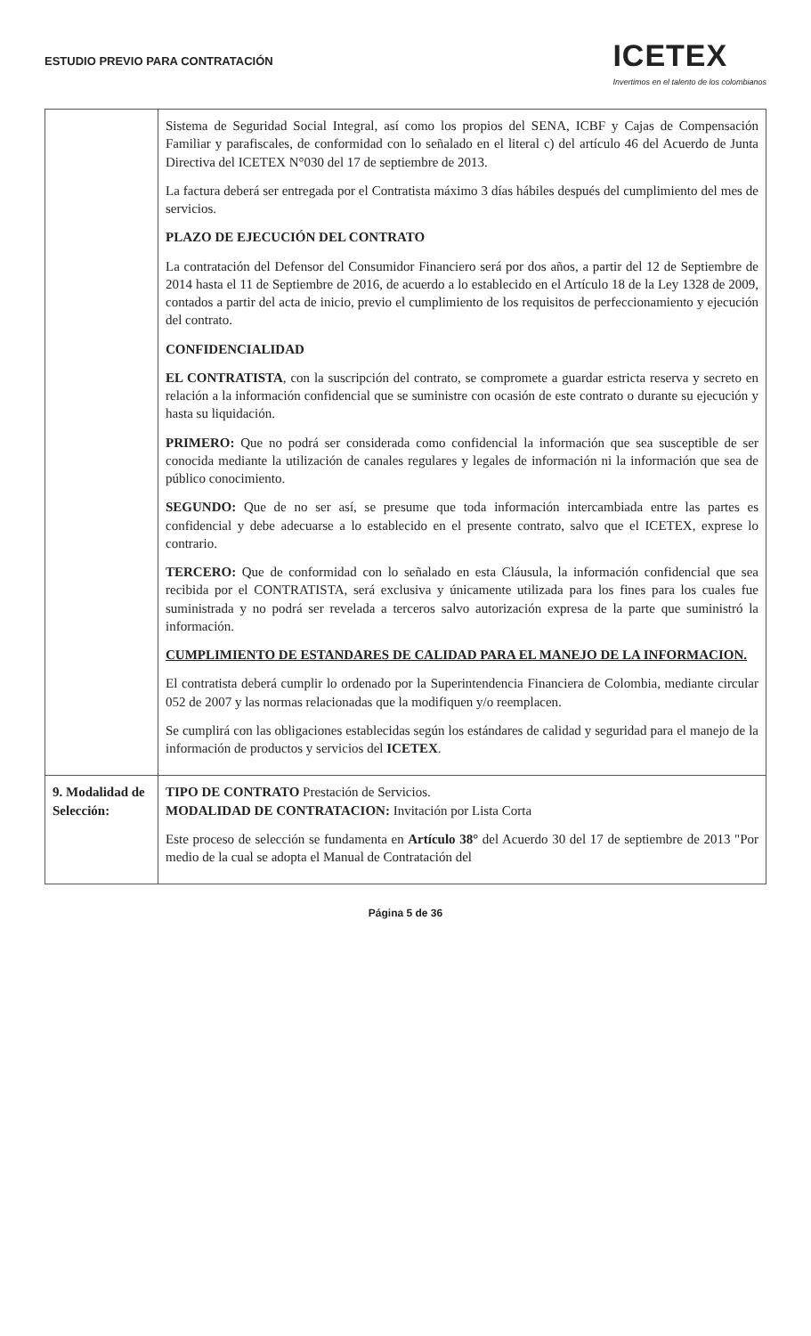ESTUDIO PREVIO PARA CONTRATACIÓN
ICETEX
Invertimos en el talento de los colombianos
| | Sistema de Seguridad Social Integral, así como los propios del SENA, ICBF y Cajas de Compensación Familiar y parafiscales, de conformidad con lo señalado en el literal c) del artículo 46 del Acuerdo de Junta Directiva del ICETEX N°030 del 17 de septiembre de 2013. La factura deberá ser entregada por el Contratista máximo 3 días hábiles después del cumplimiento del mes de servicios. PLAZO DE EJECUCIÓN DEL CONTRATO La contratación del Defensor del Consumidor Financiero será por dos años, a partir del 12 de Septiembre de 2014 hasta el 11 de Septiembre de 2016, de acuerdo a lo establecido en el Artículo 18 de la Ley 1328 de 2009, contados a partir del acta de inicio, previo el cumplimiento de los requisitos de perfeccionamiento y ejecución del contrato. CONFIDENCIALIDAD EL CONTRATISTA , con la suscripción del contrato, se compromete a guardar estricta reserva y secreto en relación a la información confidencial que se suministre con ocasión de este contrato o durante su ejecución y hasta su liquidación. PRIMERO: Que no podrá ser considerada como confidencial la información que sea susceptible de ser conocida mediante la utilización de canales regulares y legales de información ni la información que sea de público conocimiento. SEGUNDO: Que de no ser así, se presume que toda información intercambiada entre las partes es confidencial y debe adecuarse a lo establecido en el presente contrato, salvo que el ICETEX, exprese lo contrario. TERCERO: Que de conformidad con lo señalado en esta Cláusula, la información confidencial que sea recibida por el CONTRATISTA, será exclusiva y únicamente utilizada para los fines para los cuales fue suministrada y no podrá ser revelada a terceros salvo autorización expresa de la parte que suministró la información. CUMPLIMIENTO DE ESTANDARES DE CALIDAD PARA EL MANEJO DE LA INFORMACION. El contratista deberá cumplir lo ordenado por la Superintendencia Financiera de Colombia, mediante circular 052 de 2007 y las normas relacionadas que la modifiquen y/o reemplacen. Se cumplirá con las obligaciones establecidas según los estándares de calidad y seguridad para el manejo de la información de productos y servicios del ICETEX . |
| 9. Modalidad de Selección: | TIPO DE CONTRATO Prestación de Servicios. MODALIDAD DE CONTRATACION: Invitación por Lista Corta Este proceso de selección se fundamenta en Artículo 38° del Acuerdo 30 del 17 de septiembre de 2013 "Por medio de la cual se adopta el Manual de Contratación del |
Página 5 de 36